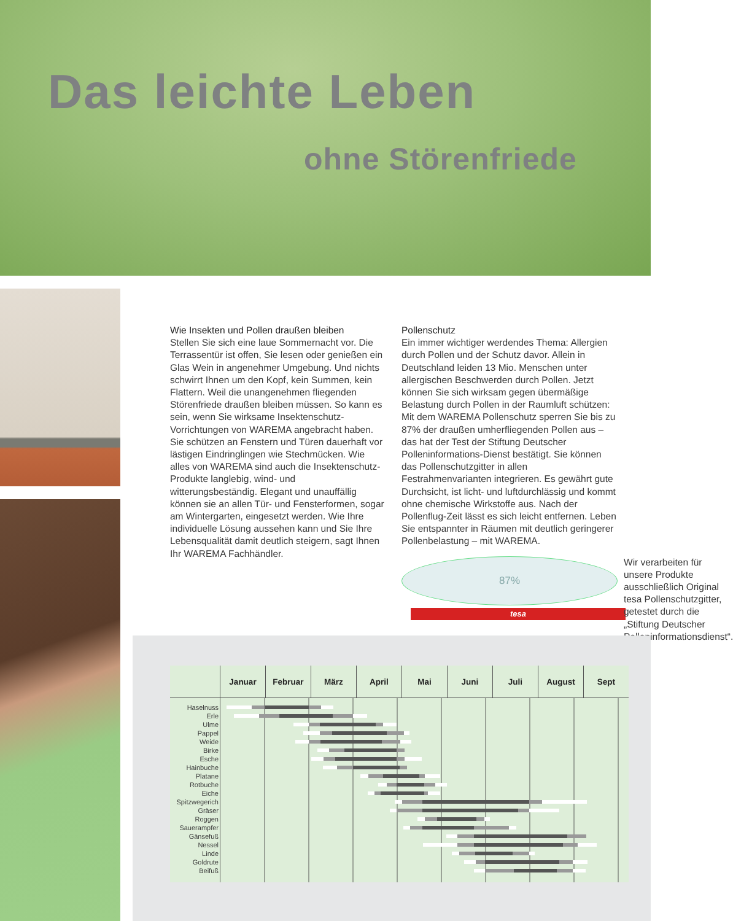Das leichte Leben
ohne Störenfriede
Wie Insekten und Pollen draußen bleiben
Stellen Sie sich eine laue Sommernacht vor. Die Terrassentür ist offen, Sie lesen oder genießen ein Glas Wein in angenehmer Umgebung. Und nichts schwirrt Ihnen um den Kopf, kein Summen, kein Flattern. Weil die unangenehmen fliegenden Störenfriede draußen bleiben müssen. So kann es sein, wenn Sie wirksame Insektenschutz-Vorrichtungen von WAREMA angebracht haben. Sie schützen an Fenstern und Türen dauerhaft vor lästigen Eindringlingen wie Stechmücken. Wie alles von WAREMA sind auch die Insektenschutz-Produkte langlebig, wind- und witterungsbeständig. Elegant und unauffällig können sie an allen Tür- und Fensterformen, sogar am Wintergarten, eingesetzt werden. Wie Ihre individuelle Lösung aussehen kann und Sie Ihre Lebensqualität damit deutlich steigern, sagt Ihnen Ihr WAREMA Fachhändler.
Pollenschutz
Ein immer wichtiger werdendes Thema: Allergien durch Pollen und der Schutz davor. Allein in Deutschland leiden 13 Mio. Menschen unter allergischen Beschwerden durch Pollen. Jetzt können Sie sich wirksam gegen übermäßige Belastung durch Pollen in der Raumluft schützen: Mit dem WAREMA Pollenschutz sperren Sie bis zu 87% der draußen umherfliegenden Pollen aus – das hat der Test der Stiftung Deutscher Polleninformations-Dienst bestätigt. Sie können das Pollenschutzgitter in allen Festrahmenvarianten integrieren. Es gewährt gute Durchsicht, ist licht- und luftdurchlässig und kommt ohne chemische Wirkstoffe aus. Nach der Pollenflug-Zeit lässt es sich leicht entfernen. Leben Sie entspannter in Räumen mit deutlich geringerer Pollenbelastung – mit WAREMA.
87%
tesa
Wir verarbeiten für unsere Produkte ausschließlich Original tesa Pollenschutzgitter, getestet durch die „Stiftung Deutscher Polleninformationsdienst“.
| | Januar | Februar | März | April | Mai | Juni | Juli | August | Sept |
| --- | --- | --- | --- | --- | --- | --- | --- | --- | --- |
| Haselnuss | | | | | | | | | |
| Erle | | | | | | | | | |
| Ulme | | | | | | | | | |
| Pappel | | | | | | | | | |
| Weide | | | | | | | | | |
| Birke | | | | | | | | | |
| Esche | | | | | | | | | |
| Hainbuche | | | | | | | | | |
| Platane | | | | | | | | | |
| Rotbuche | | | | | | | | | |
| Eiche | | | | | | | | | |
| Spitzwegerich | | | | | | | | | |
| Gräser | | | | | | | | | |
| Roggen | | | | | | | | | |
| Sauerampfer | | | | | | | | | |
| Gänsefuß | | | | | | | | | |
| Nessel | | | | | | | | | |
| Linde | | | | | | | | | |
| Goldrute | | | | | | | | | |
| Beifuß | | | | | | | | | |